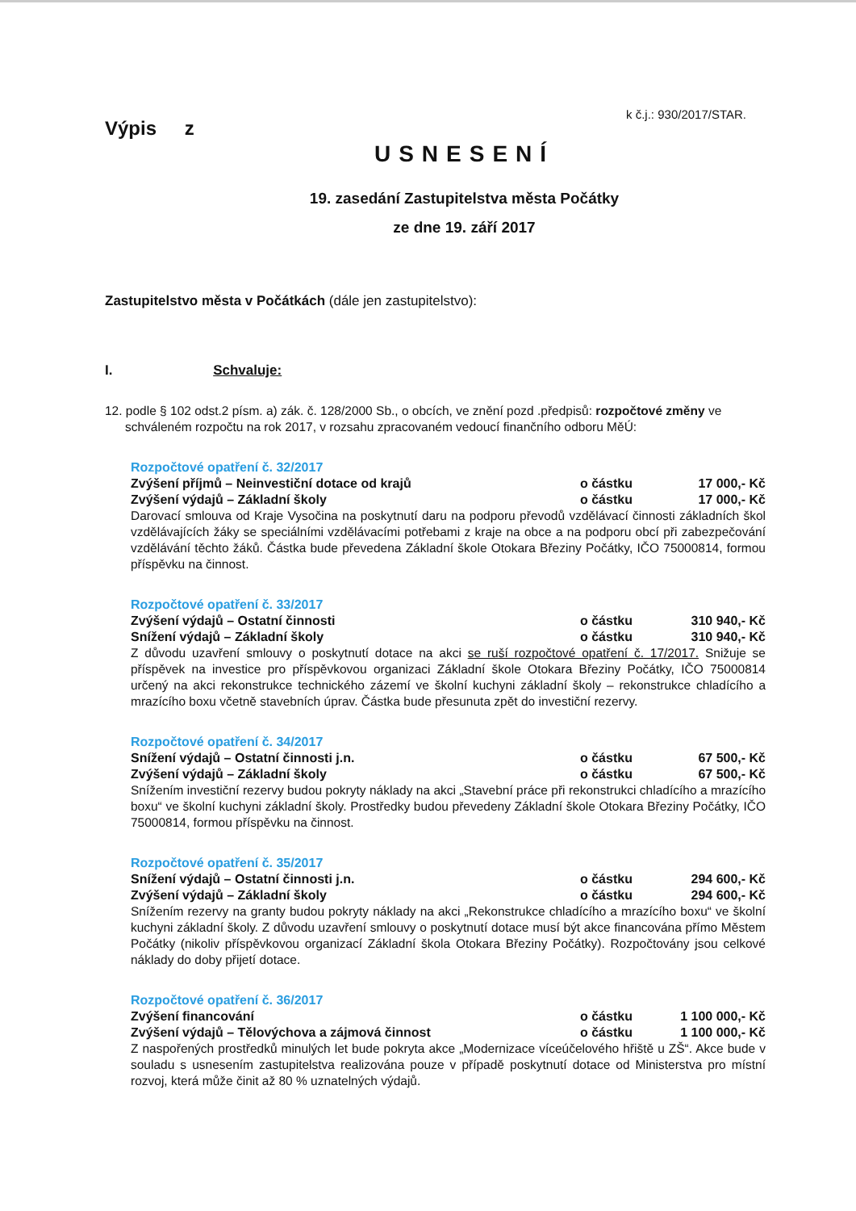k č.j.: 930/2017/STAR.
Výpis z
USNESENÍ
19. zasedání Zastupitelstva města Počátky
ze dne 19. září 2017
Zastupitelstvo města v Počátkách (dále jen zastupitelstvo):
I. Schvaluje:
12. podle § 102 odst.2 písm. a) zák. č. 128/2000 Sb., o obcích, ve znění pozd .předpisů: rozpočtové změny ve schváleném rozpočtu na rok 2017, v rozsahu zpracovaném vedoucí finančního odboru MěÚ:
Rozpočtové opatření č. 32/2017
Zvýšení příjmů – Neinvestiční dotace od krajů o částku 17 000,- Kč
Zvýšení výdajů – Základní školy o částku 17 000,- Kč
Darovací smlouva od Kraje Vysočina na poskytnutí daru na podporu převodů vzdělávací činnosti základních škol vzdělávajících žáky se speciálními vzdělávacími potřebami z kraje na obce a na podporu obcí při zabezpečování vzdělávání těchto žáků. Částka bude převedena Základní škole Otokara Březiny Počátky, IČO 75000814, formou příspěvku na činnost.
Rozpočtové opatření č. 33/2017
Zvýšení výdajů – Ostatní činnosti o částku 310 940,- Kč
Snížení výdajů – Základní školy o částku 310 940,- Kč
Z důvodu uzavření smlouvy o poskytnutí dotace na akci se ruší rozpočtové opatření č. 17/2017. Snižuje se příspěvek na investice pro příspěvkovou organizaci Základní škole Otokara Březiny Počátky, IČO 75000814 určený na akci rekonstrukce technického zázemí ve školní kuchyni základní školy – rekonstrukce chladícího a mrazícího boxu včetně stavebních úprav. Částka bude přesunuta zpět do investiční rezervy.
Rozpočtové opatření č. 34/2017
Snížení výdajů – Ostatní činnosti j.n. o částku 67 500,- Kč
Zvýšení výdajů – Základní školy o částku 67 500,- Kč
Snížením investiční rezervy budou pokryty náklady na akci „Stavební práce při rekonstrukci chladícího a mrazícího boxu“ ve školní kuchyni základní školy. Prostředky budou převedeny Základní škole Otokara Březiny Počátky, IČO 75000814, formou příspěvku na činnost.
Rozpočtové opatření č. 35/2017
Snížení výdajů – Ostatní činnosti j.n. o částku 294 600,- Kč
Zvýšení výdajů – Základní školy o částku 294 600,- Kč
Snížením rezervy na granty budou pokryty náklady na akci „Rekonstrukce chladícího a mrazícího boxu“ ve školní kuchyni základní školy. Z důvodu uzavření smlouvy o poskytnutí dotace musí být akce financována přímo Městem Počátky (nikoliv příspěvkovou organizací Základní škola Otokara Březiny Počátky). Rozpočtovány jsou celkové náklady do doby přijetí dotace.
Rozpočtové opatření č. 36/2017
Zvýšení financování o částku 1 100 000,- Kč
Zvýšení výdajů – Tělovýchova a zájmová činnost o částku 1 100 000,- Kč
Z naspořených prostředků minulých let bude pokryta akce „Modernizace víceúčelového hřiště u ZŠ“. Akce bude v souladu s usnesením zastupitelstva realizována pouze v případě poskytnutí dotace od Ministerstva pro místní rozvoj, která může činit až 80 % uznatelných výdajů.